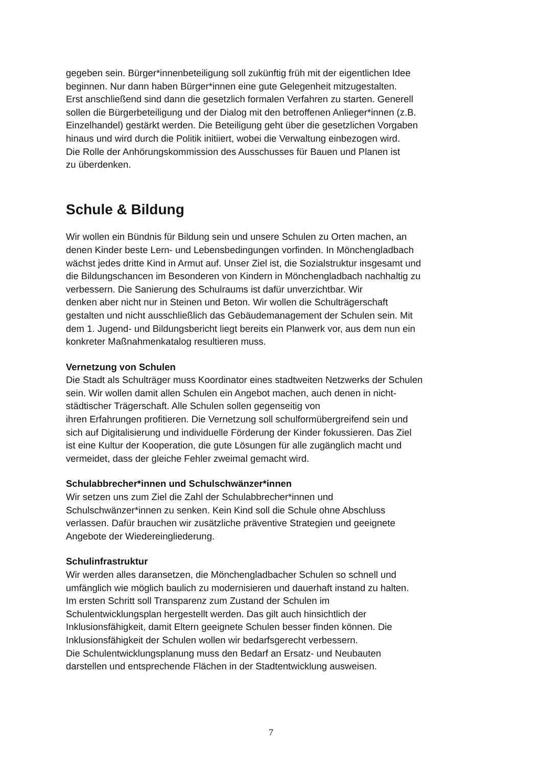gegeben sein. Bürger*innenbeteiligung soll zukünftig früh mit der eigentlichen Idee
beginnen. Nur dann haben Bürger*innen eine gute Gelegenheit mitzugestalten.
Erst anschließend sind dann die gesetzlich formalen Verfahren zu starten. Generell
sollen die Bürgerbeteiligung und der Dialog mit den betroffenen Anlieger*innen (z.B.
Einzelhandel) gestärkt werden. Die Beteiligung geht über die gesetzlichen Vorgaben
hinaus und wird durch die Politik initiiert, wobei die Verwaltung einbezogen wird.
Die Rolle der Anhörungskommission des Ausschusses für Bauen und Planen ist
zu überdenken.
Schule & Bildung
Wir wollen ein Bündnis für Bildung sein und unsere Schulen zu Orten machen, an
denen Kinder beste Lern- und Lebensbedingungen vorfinden. In Mönchengladbach
wächst jedes dritte Kind in Armut auf. Unser Ziel ist, die Sozialstruktur insgesamt und
die Bildungschancen im Besonderen von Kindern in Mönchengladbach nachhaltig zu
verbessern. Die Sanierung des Schulraums ist dafür unverzichtbar. Wir
denken aber nicht nur in Steinen und Beton. Wir wollen die Schulträgerschaft
gestalten und nicht ausschließlich das Gebäudemanagement der Schulen sein. Mit
dem 1. Jugend- und Bildungsbericht liegt bereits ein Planwerk vor, aus dem nun ein
konkreter Maßnahmenkatalog resultieren muss.
Vernetzung von Schulen
Die Stadt als Schulträger muss Koordinator eines stadtweiten Netzwerks der Schulen
sein. Wir wollen damit allen Schulen ein Angebot machen, auch denen in nicht-
städtischer Trägerschaft. Alle Schulen sollen gegenseitig von
ihren Erfahrungen profitieren. Die Vernetzung soll schulformübergreifend sein und
sich auf Digitalisierung und individuelle Förderung der Kinder fokussieren. Das Ziel
ist eine Kultur der Kooperation, die gute Lösungen für alle zugänglich macht und
vermeidet, dass der gleiche Fehler zweimal gemacht wird.
Schulabbrecher*innen und Schulschwänzer*innen
Wir setzen uns zum Ziel die Zahl der Schulabbrecher*innen und
Schulschwänzer*innen zu senken. Kein Kind soll die Schule ohne Abschluss
verlassen. Dafür brauchen wir zusätzliche präventive Strategien und geeignete
Angebote der Wiedereingliederung.
Schulinfrastruktur
Wir werden alles daransetzen, die Mönchengladbacher Schulen so schnell und
umfänglich wie möglich baulich zu modernisieren und dauerhaft instand zu halten.
Im ersten Schritt soll Transparenz zum Zustand der Schulen im
Schulentwicklungsplan hergestellt werden. Das gilt auch hinsichtlich der
Inklusionsfähigkeit, damit Eltern geeignete Schulen besser finden können. Die
Inklusionsfähigkeit der Schulen wollen wir bedarfsgerecht verbessern.
Die Schulentwicklungsplanung muss den Bedarf an Ersatz- und Neubauten
darstellen und entsprechende Flächen in der Stadtentwicklung ausweisen.
7